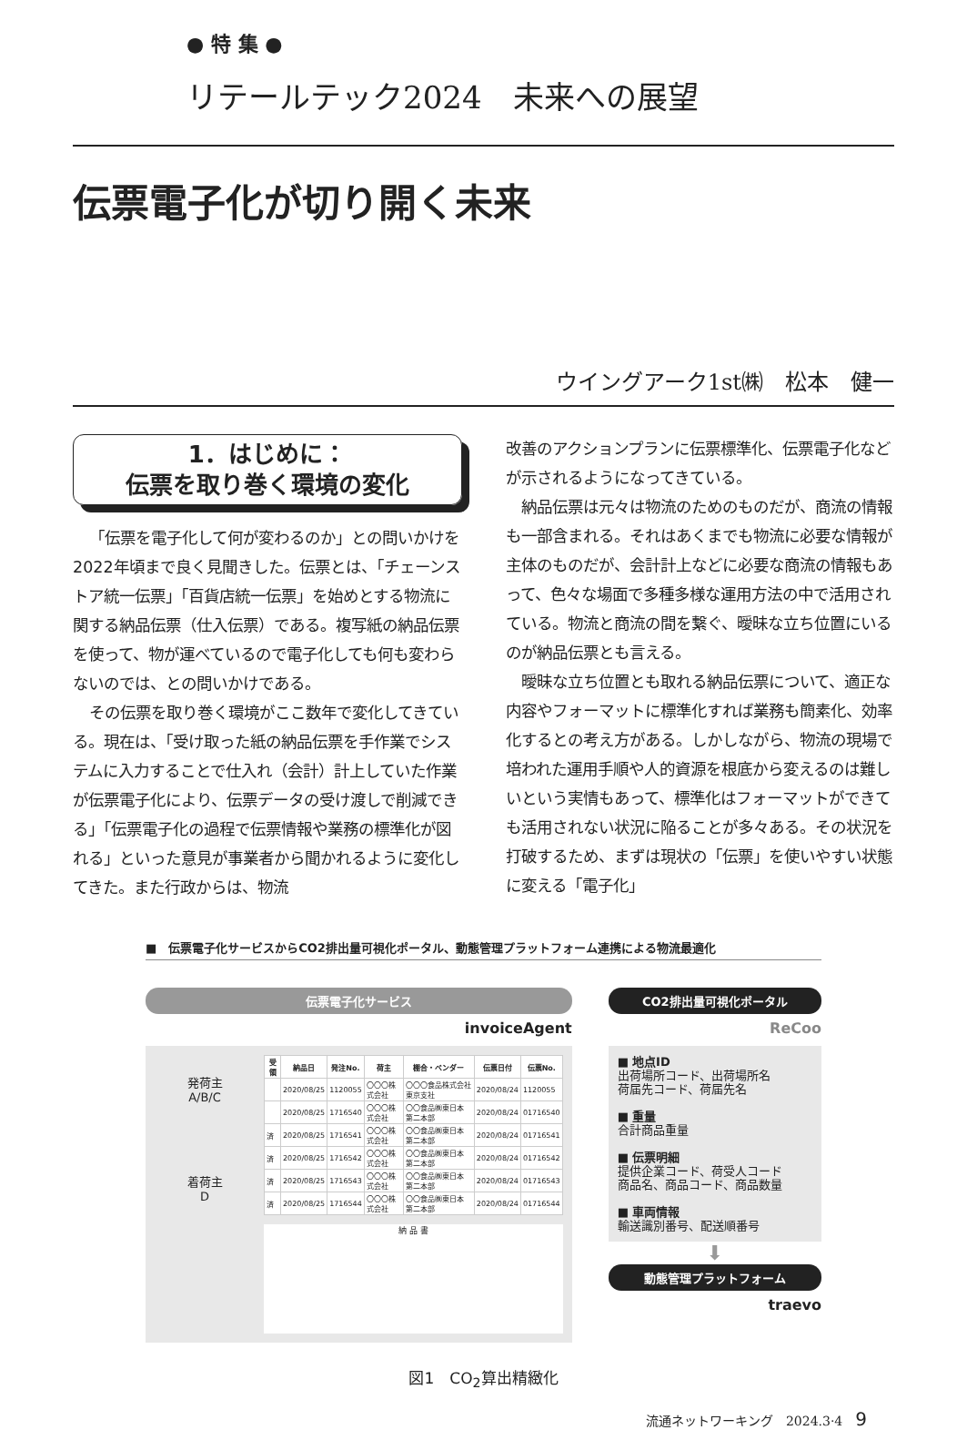● 特 集 ●
リテールテック2024　未来への展望
伝票電子化が切り開く未来
ウイングアーク1st㈱　松本　健一
1．はじめに：
伝票を取り巻く環境の変化
「伝票を電子化して何が変わるのか」との問いかけを2022年頃まで良く見聞きした。伝票とは、「チェーンストア統一伝票」「百貨店統一伝票」を始めとする物流に関する納品伝票（仕入伝票）である。複写紙の納品伝票を使って、物が運べているので電子化しても何も変わらないのでは、との問いかけである。
その伝票を取り巻く環境がここ数年で変化してきている。現在は、「受け取った紙の納品伝票を手作業でシステムに入力することで仕入れ（会計）計上していた作業が伝票電子化により、伝票データの受け渡しで削減できる」「伝票電子化の過程で伝票情報や業務の標準化が図れる」といった意見が事業者から聞かれるように変化してきた。また行政からは、物流
改善のアクションプランに伝票標準化、伝票電子化などが示されるようになってきている。
納品伝票は元々は物流のためのものだが、商流の情報も一部含まれる。それはあくまでも物流に必要な情報が主体のものだが、会計計上などに必要な商流の情報もあって、色々な場面で多種多様な運用方法の中で活用されている。物流と商流の間を繋ぐ、曖昧な立ち位置にいるのが納品伝票とも言える。
曖昧な立ち位置とも取れる納品伝票について、適正な内容やフォーマットに標準化すれば業務も簡素化、効率化するとの考え方がある。しかしながら、物流の現場で培われた運用手順や人的資源を根底から変えるのは難しいという実情もあって、標準化はフォーマットができても活用されない状況に陥ることが多々ある。その状況を打破するため、まずは現状の「伝票」を使いやすい状態に変える「電子化」
■　伝票電子化サービスからCO2排出量可視化ポータル、動態管理プラットフォーム連携による物流最適化
伝票電子化サービス
invoiceAgent
発荷主
A/B/C
着荷主
D
| 受領 | 納品日 | 発注No. | 荷主 | 棚合・ベンダー | 伝票日付 | 伝票No. |
| --- | --- | --- | --- | --- | --- | --- |
| | 2020/08/25 | 1120055 | 〇〇〇株式会社 | 〇〇〇食品株式会社 東京支社 | 2020/08/24 | 1120055 |
| | 2020/08/25 | 1716540 | 〇〇〇株式会社 | 〇〇食品㈱東日本 第二本部 | 2020/08/24 | 01716540 |
| 済 | 2020/08/25 | 1716541 | 〇〇〇株式会社 | 〇〇食品㈱東日本 第二本部 | 2020/08/24 | 01716541 |
| 済 | 2020/08/25 | 1716542 | 〇〇〇株式会社 | 〇〇食品㈱東日本 第二本部 | 2020/08/24 | 01716542 |
| 済 | 2020/08/25 | 1716543 | 〇〇〇株式会社 | 〇〇食品㈱東日本 第二本部 | 2020/08/24 | 01716543 |
| 済 | 2020/08/25 | 1716544 | 〇〇〇株式会社 | 〇〇食品㈱東日本 第二本部 | 2020/08/24 | 01716544 |
納 品 書
CO2排出量可視化ポータル
ReCoo
■ 地点ID
出荷場所コード、出荷場所名
荷届先コード、荷届先名
■ 重量
合計商品重量
■ 伝票明細
提供企業コード、荷受人コード
商品名、商品コード、商品数量
■ 車両情報
輸送識別番号、配送順番号
⬇
動態管理プラットフォーム
traevo
図1　CO<sub>2</sub>算出精緻化
流通ネットワーキング　2024.3·4　9